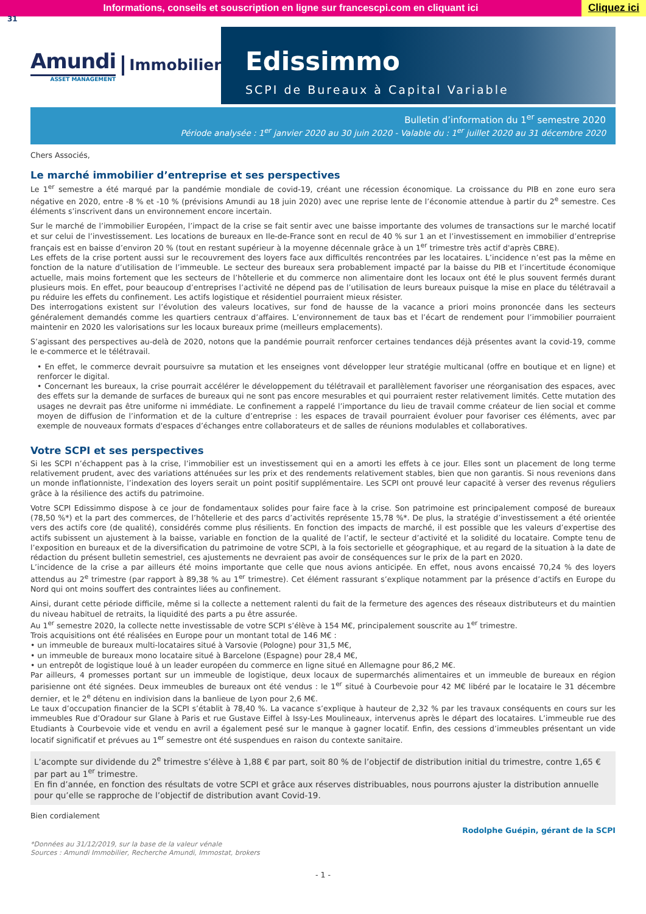Informations, conseils et souscription en ligne sur francescpi.com en cliquant ici
Cliquez ici
31
Amundi
ASSET MANAGEMENT
Immobilier
Edissimmo
SCPI de Bureaux à Capital Variable
Bulletin d’information du 1<sup>er</sup> semestre 2020
Période analysée : 1<sup>er</sup> janvier 2020 au 30 juin 2020 - Valable du : 1<sup>er</sup> juillet 2020 au 31 décembre 2020
Chers Associés,
Le marché immobilier d’entreprise et ses perspectives
Le 1<sup>er</sup> semestre a été marqué par la pandémie mondiale de covid-19, créant une récession économique. La croissance du PIB en zone euro sera négative en 2020, entre -8 % et -10 % (prévisions Amundi au 18 juin 2020) avec une reprise lente de l’économie attendue à partir du 2<sup>e</sup> semestre. Ces éléments s’inscrivent dans un environnement encore incertain.
Sur le marché de l’immobilier Européen, l’impact de la crise se fait sentir avec une baisse importante des volumes de transactions sur le marché locatif et sur celui de l’investissement. Les locations de bureaux en Ile-de-France sont en recul de 40 % sur 1 an et l’investissement en immobilier d’entreprise français est en baisse d’environ 20 % (tout en restant supérieur à la moyenne décennale grâce à un 1<sup>er</sup> trimestre très actif d'après CBRE).
Les effets de la crise portent aussi sur le recouvrement des loyers face aux difficultés rencontrées par les locataires. L’incidence n’est pas la même en fonction de la nature d’utilisation de l’immeuble. Le secteur des bureaux sera probablement impacté par la baisse du PIB et l’incertitude économique actuelle, mais moins fortement que les secteurs de l’hôtellerie et du commerce non alimentaire dont les locaux ont été le plus souvent fermés durant plusieurs mois. En effet, pour beaucoup d’entreprises l’activité ne dépend pas de l’utilisation de leurs bureaux puisque la mise en place du télétravail a pu réduire les effets du confinement. Les actifs logistique et résidentiel pourraient mieux résister.
Des interrogations existent sur l’évolution des valeurs locatives, sur fond de hausse de la vacance a priori moins prononcée dans les secteurs généralement demandés comme les quartiers centraux d’affaires. L’environnement de taux bas et l’écart de rendement pour l’immobilier pourraient maintenir en 2020 les valorisations sur les locaux bureaux prime (meilleurs emplacements).
S’agissant des perspectives au-delà de 2020, notons que la pandémie pourrait renforcer certaines tendances déjà présentes avant la covid-19, comme le e-commerce et le télétravail.
• En effet, le commerce devrait poursuivre sa mutation et les enseignes vont développer leur stratégie multicanal (offre en boutique et en ligne) et renforcer le digital.
• Concernant les bureaux, la crise pourrait accélérer le développement du télétravail et parallèlement favoriser une réorganisation des espaces, avec des effets sur la demande de surfaces de bureaux qui ne sont pas encore mesurables et qui pourraient rester relativement limités. Cette mutation des usages ne devrait pas être uniforme ni immédiate. Le confinement a rappelé l’importance du lieu de travail comme créateur de lien social et comme moyen de diffusion de l’information et de la culture d’entreprise : les espaces de travail pourraient évoluer pour favoriser ces éléments, avec par exemple de nouveaux formats d'espaces d’échanges entre collaborateurs et de salles de réunions modulables et collaboratives.
Votre SCPI et ses perspectives
Si les SCPI n’échappent pas à la crise, l’immobilier est un investissement qui en a amorti les effets à ce jour. Elles sont un placement de long terme relativement prudent, avec des variations atténuées sur les prix et des rendements relativement stables, bien que non garantis. Si nous revenions dans un monde inflationniste, l’indexation des loyers serait un point positif supplémentaire. Les SCPI ont prouvé leur capacité à verser des revenus réguliers grâce à la résilience des actifs du patrimoine.
Votre SCPI Edissimmo dispose à ce jour de fondamentaux solides pour faire face à la crise. Son patrimoine est principalement composé de bureaux (78,50 %*) et la part des commerces, de l’hôtellerie et des parcs d’activités représente 15,78 %*. De plus, la stratégie d’investissement a été orientée vers des actifs core (de qualité), considérés comme plus résilients. En fonction des impacts de marché, il est possible que les valeurs d’expertise des actifs subissent un ajustement à la baisse, variable en fonction de la qualité de l’actif, le secteur d’activité et la solidité du locataire. Compte tenu de l’exposition en bureaux et de la diversification du patrimoine de votre SCPI, à la fois sectorielle et géographique, et au regard de la situation à la date de rédaction du présent bulletin semestriel, ces ajustements ne devraient pas avoir de conséquences sur le prix de la part en 2020.
L’incidence de la crise a par ailleurs été moins importante que celle que nous avions anticipée. En effet, nous avons encaissé 70,24 % des loyers attendus au 2<sup>e</sup> trimestre (par rapport à 89,38 % au 1<sup>er</sup> trimestre). Cet élément rassurant s’explique notamment par la présence d’actifs en Europe du Nord qui ont moins souffert des contraintes liées au confinement.
Ainsi, durant cette période difficile, même si la collecte a nettement ralenti du fait de la fermeture des agences des réseaux distributeurs et du maintien du niveau habituel de retraits, la liquidité des parts a pu être assurée.
Au 1<sup>er</sup> semestre 2020, la collecte nette investissable de votre SCPI s’élève à 154 M€, principalement souscrite au 1<sup>er</sup> trimestre.
Trois acquisitions ont été réalisées en Europe pour un montant total de 146 M€ :
• un immeuble de bureaux multi-locataires situé à Varsovie (Pologne) pour 31,5 M€,
• un immeuble de bureaux mono locataire situé à Barcelone (Espagne) pour 28,4 M€,
• un entrepôt de logistique loué à un leader européen du commerce en ligne situé en Allemagne pour 86,2 M€.
Par ailleurs, 4 promesses portant sur un immeuble de logistique, deux locaux de supermarchés alimentaires et un immeuble de bureaux en région parisienne ont été signées. Deux immeubles de bureaux ont été vendus : le 1<sup>er</sup> situé à Courbevoie pour 42 M€ libéré par le locataire le 31 décembre dernier, et le 2<sup>e</sup> détenu en indivision dans la banlieue de Lyon pour 2,6 M€.
Le taux d’occupation financier de la SCPI s’établit à 78,40 %. La vacance s’explique à hauteur de 2,32 % par les travaux conséquents en cours sur les immeubles Rue d’Oradour sur Glane à Paris et rue Gustave Eiffel à Issy-Les Moulineaux, intervenus après le départ des locataires. L’immeuble rue des Etudiants à Courbevoie vide et vendu en avril a également pesé sur le manque à gagner locatif. Enfin, des cessions d’immeubles présentant un vide locatif significatif et prévues au 1<sup>er</sup> semestre ont été suspendues en raison du contexte sanitaire.
L’acompte sur dividende du 2<sup>e</sup> trimestre s’élève à 1,88 € par part, soit 80 % de l’objectif de distribution initial du trimestre, contre 1,65 € par part au 1<sup>er</sup> trimestre.
En fin d’année, en fonction des résultats de votre SCPI et grâce aux réserves distribuables, nous pourrons ajuster la distribution annuelle pour qu’elle se rapproche de l’objectif de distribution avant Covid-19.
Bien cordialement
Rodolphe Guépin, gérant de la SCPI
*Données au 31/12/2019, sur la base de la valeur vénale
Sources : Amundi Immobilier, Recherche Amundi, Immostat, brokers
- 1 -